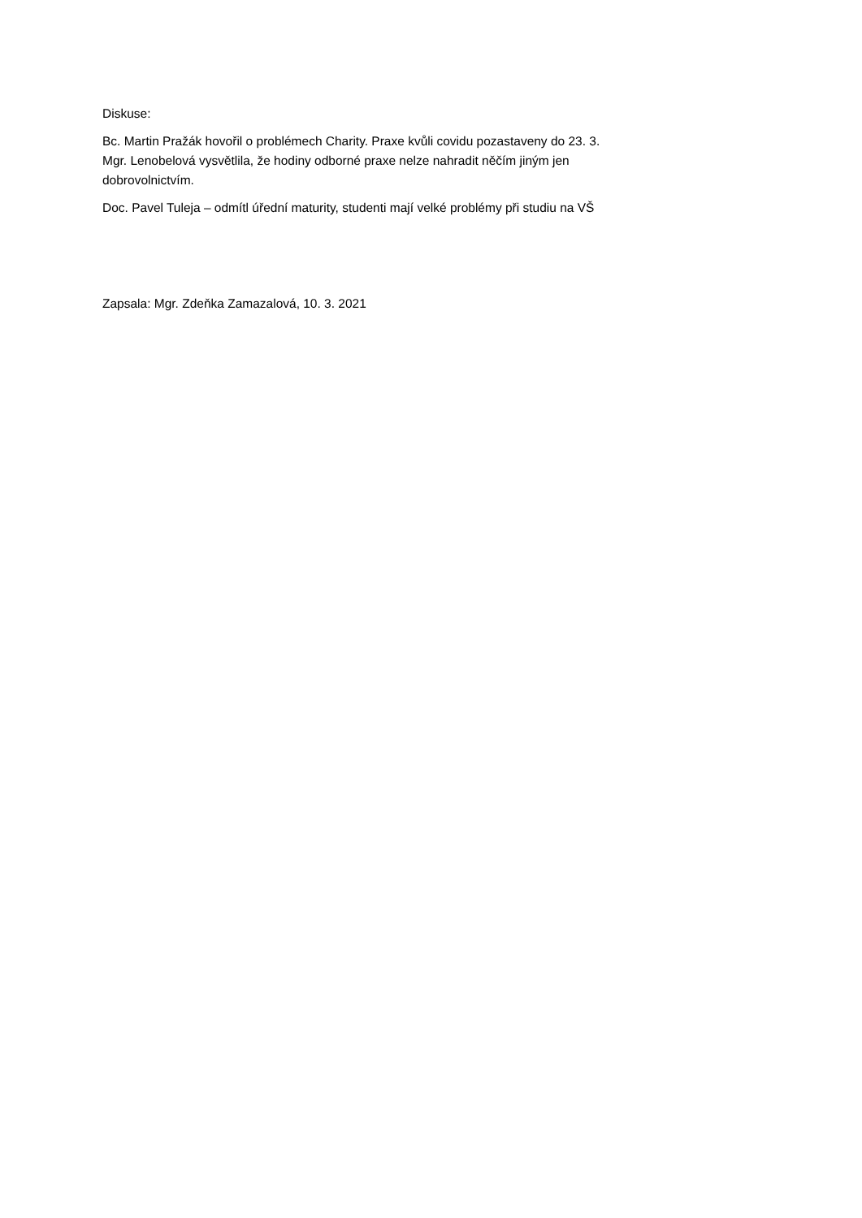Diskuse:
Bc. Martin Pražák hovořil o problémech Charity. Praxe kvůli covidu pozastaveny do 23. 3.
Mgr. Lenobelová vysvětlila, že hodiny odborné praxe nelze nahradit něčím jiným jen
dobrovolnictvím.
Doc. Pavel Tuleja – odmítl úřední maturity, studenti mají velké problémy při studiu na VŠ
Zapsala: Mgr. Zdeňka Zamazalová, 10. 3. 2021